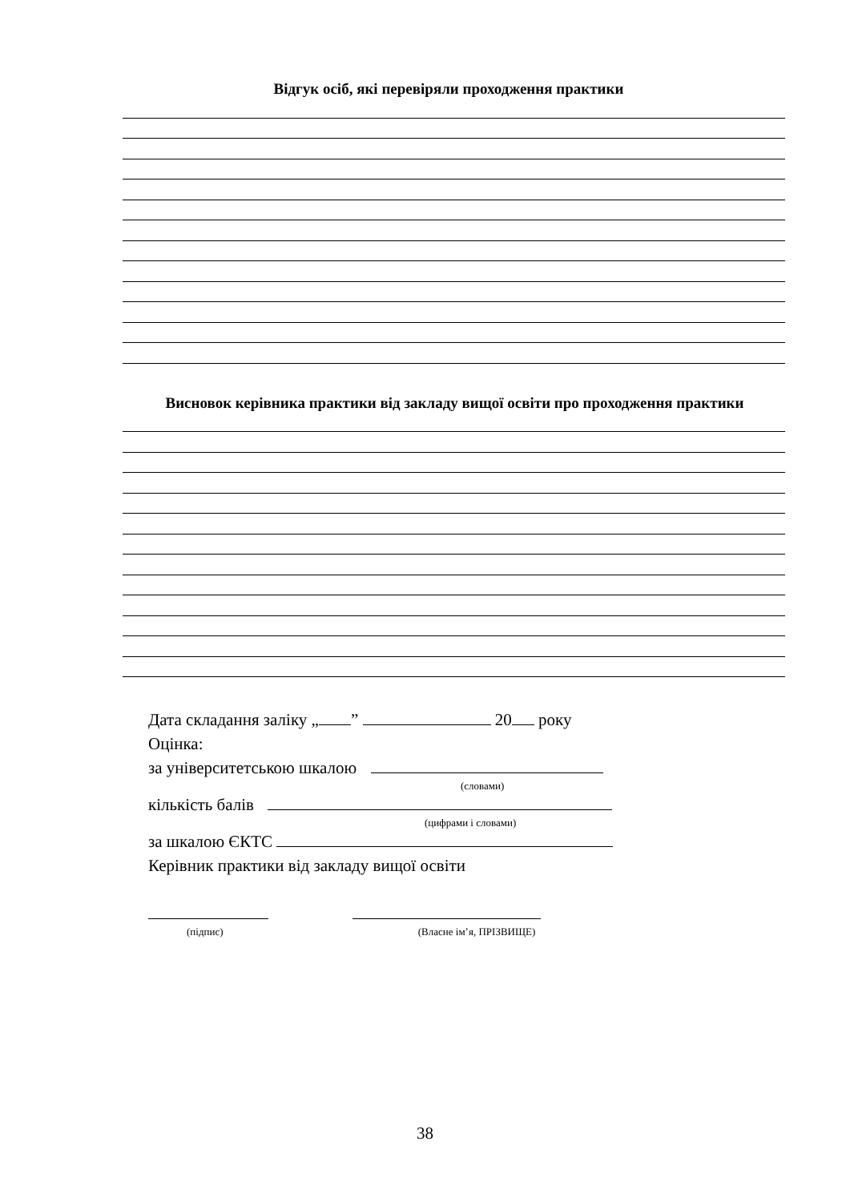Відгук осіб, які перевіряли проходження практики
Висновок керівника практики від закладу вищої освіти про проходження практики
Дата складання заліку „ ” 20 року
Оцінка:
за університетською шкалою
(словами)
кількість балів
(цифрами і словами)
за шкалою ЄКТС
Керівник практики від закладу вищої освіти
(підпис) (Власне ім’я, ПРІЗВИЩЕ)
38